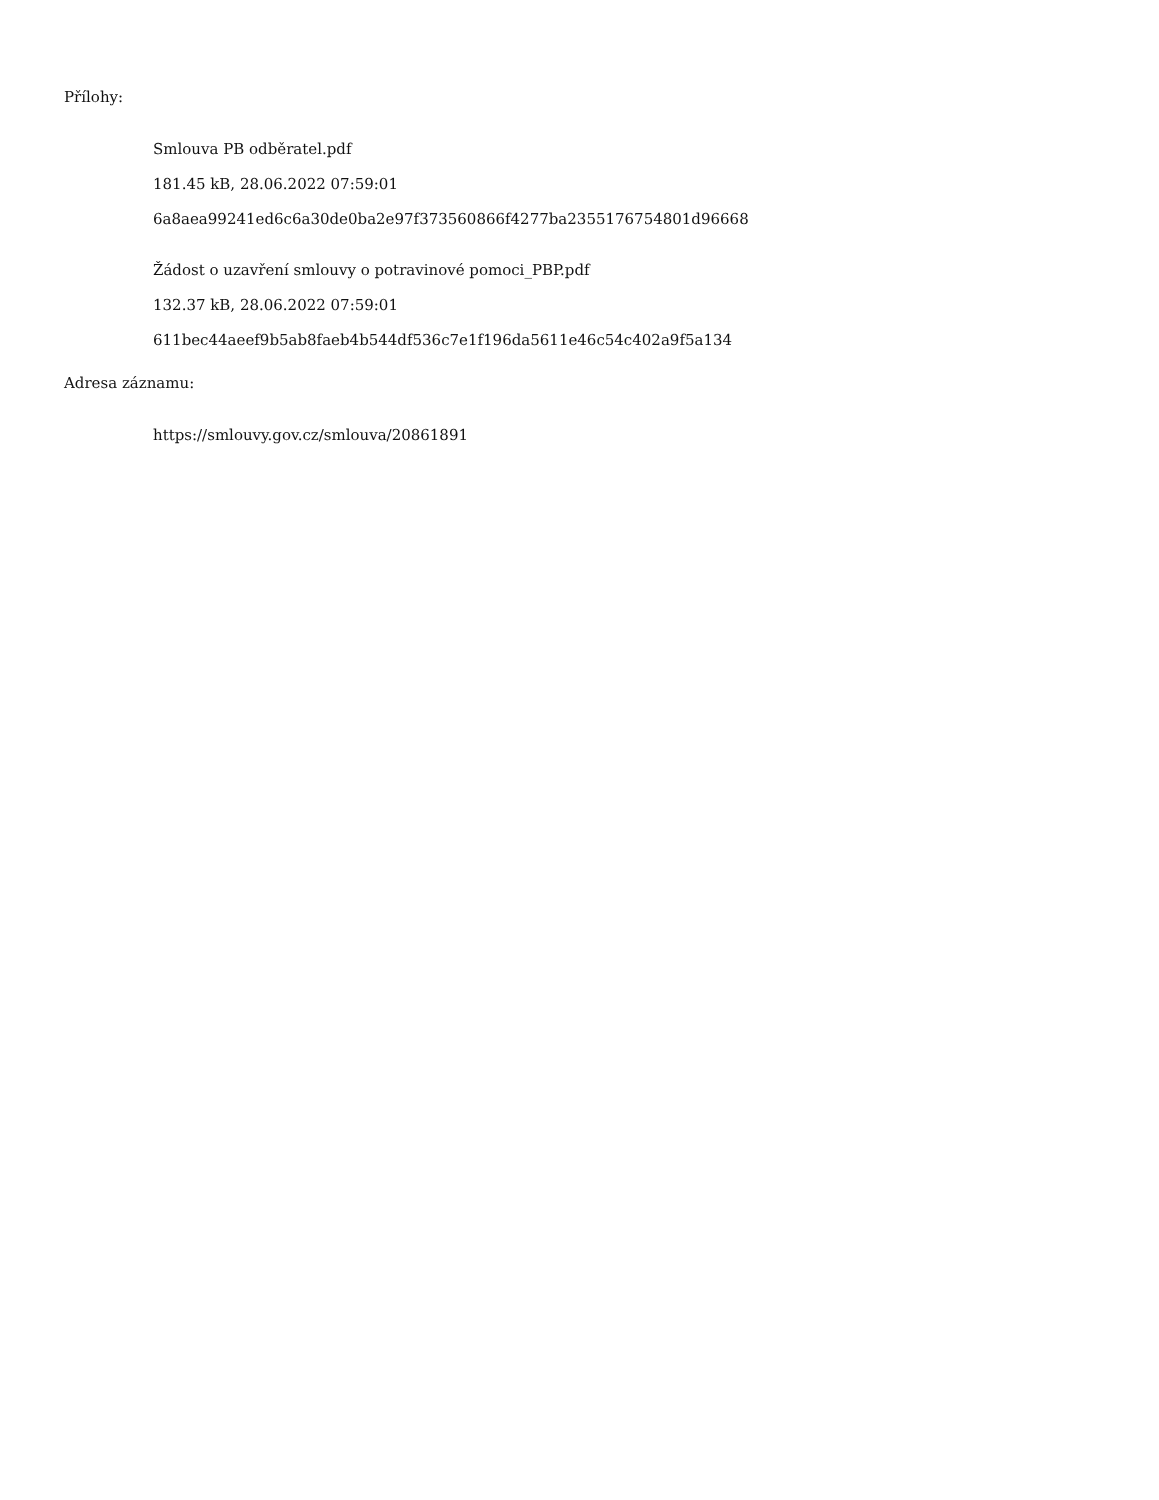Přílohy:
Smlouva PB odběratel.pdf
181.45 kB, 28.06.2022 07:59:01
6a8aea99241ed6c6a30de0ba2e97f373560866f4277ba2355176754801d96668
Žádost o uzavření smlouvy o potravinové pomoci_PBP.pdf
132.37 kB, 28.06.2022 07:59:01
611bec44aeef9b5ab8faeb4b544df536c7e1f196da5611e46c54c402a9f5a134
Adresa záznamu:
https://smlouvy.gov.cz/smlouva/20861891